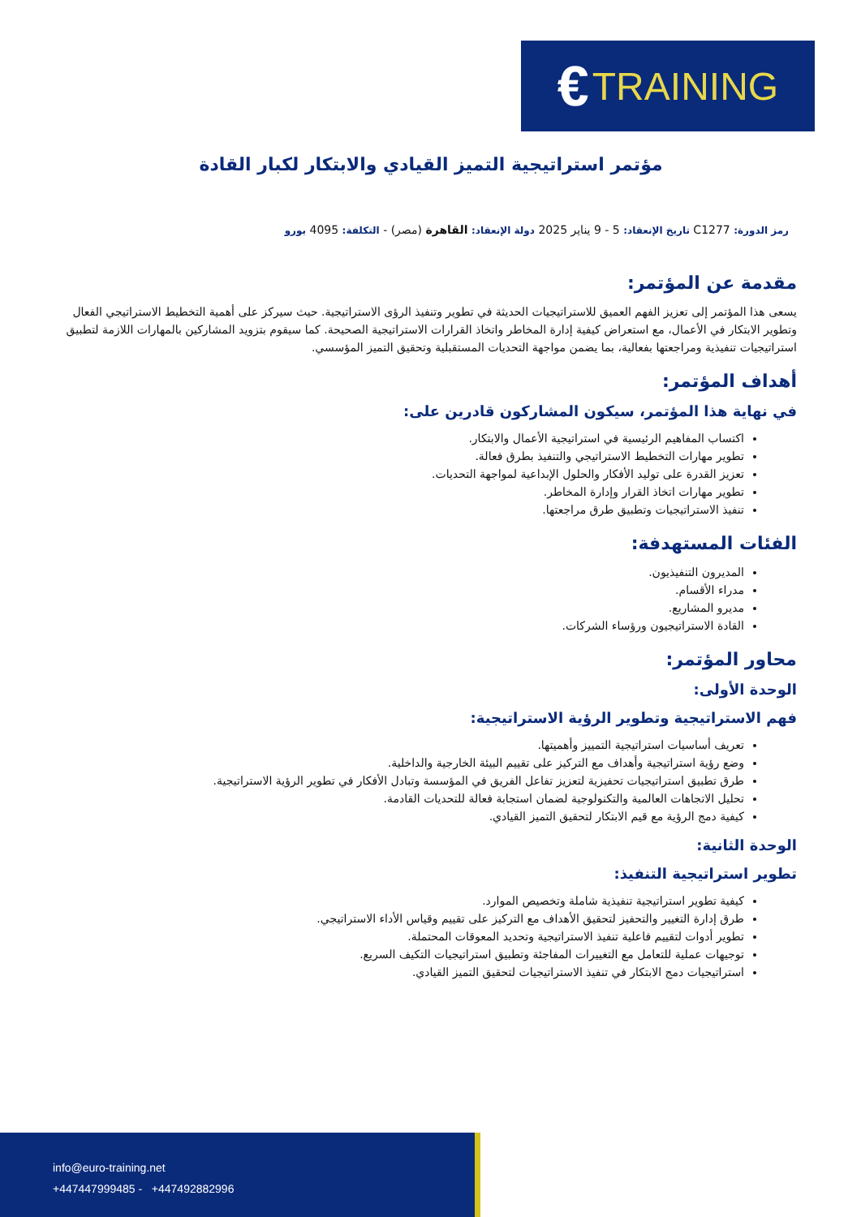€ TRAINING
مؤتمر استراتيجية التميز القيادي والابتكار لكبار القادة
رمز الدورة: C1277 تاريخ الإنعقاد: 5 - 9 يناير 2025 دولة الإنعقاد: القاهرة (مصر) - التكلفة: 4095 يورو
مقدمة عن المؤتمر:
يسعى هذا المؤتمر إلى تعزيز الفهم العميق للاستراتيجيات الحديثة في تطوير وتنفيذ الرؤى الاستراتيجية. حيث سيركز على أهمية التخطيط الاستراتيجي الفعال وتطوير الابتكار في الأعمال، مع استعراض كيفية إدارة المخاطر واتخاذ القرارات الاستراتيجية الصحيحة. كما سيقوم بتزويد المشاركين بالمهارات اللازمة لتطبيق استراتيجيات تنفيذية ومراجعتها بفعالية، بما يضمن مواجهة التحديات المستقبلية وتحقيق التميز المؤسسي.
أهداف المؤتمر:
في نهاية هذا المؤتمر، سيكون المشاركون قادرين على:
اكتساب المفاهيم الرئيسية في استراتيجية الأعمال والابتكار.
تطوير مهارات التخطيط الاستراتيجي والتنفيذ بطرق فعالة.
تعزيز القدرة على توليد الأفكار والحلول الإبداعية لمواجهة التحديات.
تطوير مهارات اتخاذ القرار وإدارة المخاطر.
تنفيذ الاستراتيجيات وتطبيق طرق مراجعتها.
الفئات المستهدفة:
المديرون التنفيذيون.
مدراء الأقسام.
مديرو المشاريع.
القادة الاستراتيجيون ورؤساء الشركات.
محاور المؤتمر:
الوحدة الأولى:
فهم الاستراتيجية وتطوير الرؤية الاستراتيجية:
تعريف أساسيات استراتيجية التمييز وأهميتها.
وضع رؤية استراتيجية وأهداف مع التركيز على تقييم البيئة الخارجية والداخلية.
طرق تطبيق استراتيجيات تحفيزية لتعزيز تفاعل الفريق في المؤسسة وتبادل الأفكار في تطوير الرؤية الاستراتيجية.
تحليل الاتجاهات العالمية والتكنولوجية لضمان استجابة فعالة للتحديات القادمة.
كيفية دمج الرؤية مع قيم الابتكار لتحقيق التميز القيادي.
الوحدة الثانية:
تطوير استراتيجية التنفيذ:
كيفية تطوير استراتيجية تنفيذية شاملة وتخصيص الموارد.
طرق إدارة التغيير والتحفيز لتحقيق الأهداف مع التركيز على تقييم وقياس الأداء الاستراتيجي.
تطوير أدوات لتقييم فاعلية تنفيذ الاستراتيجية وتحديد المعوقات المحتملة.
توجيهات عملية للتعامل مع التغييرات المفاجئة وتطبيق استراتيجيات التكيف السريع.
استراتيجيات دمج الابتكار في تنفيذ الاستراتيجيات لتحقيق التميز القيادي.
info@euro-training.net
+447447999485 - +447492882996